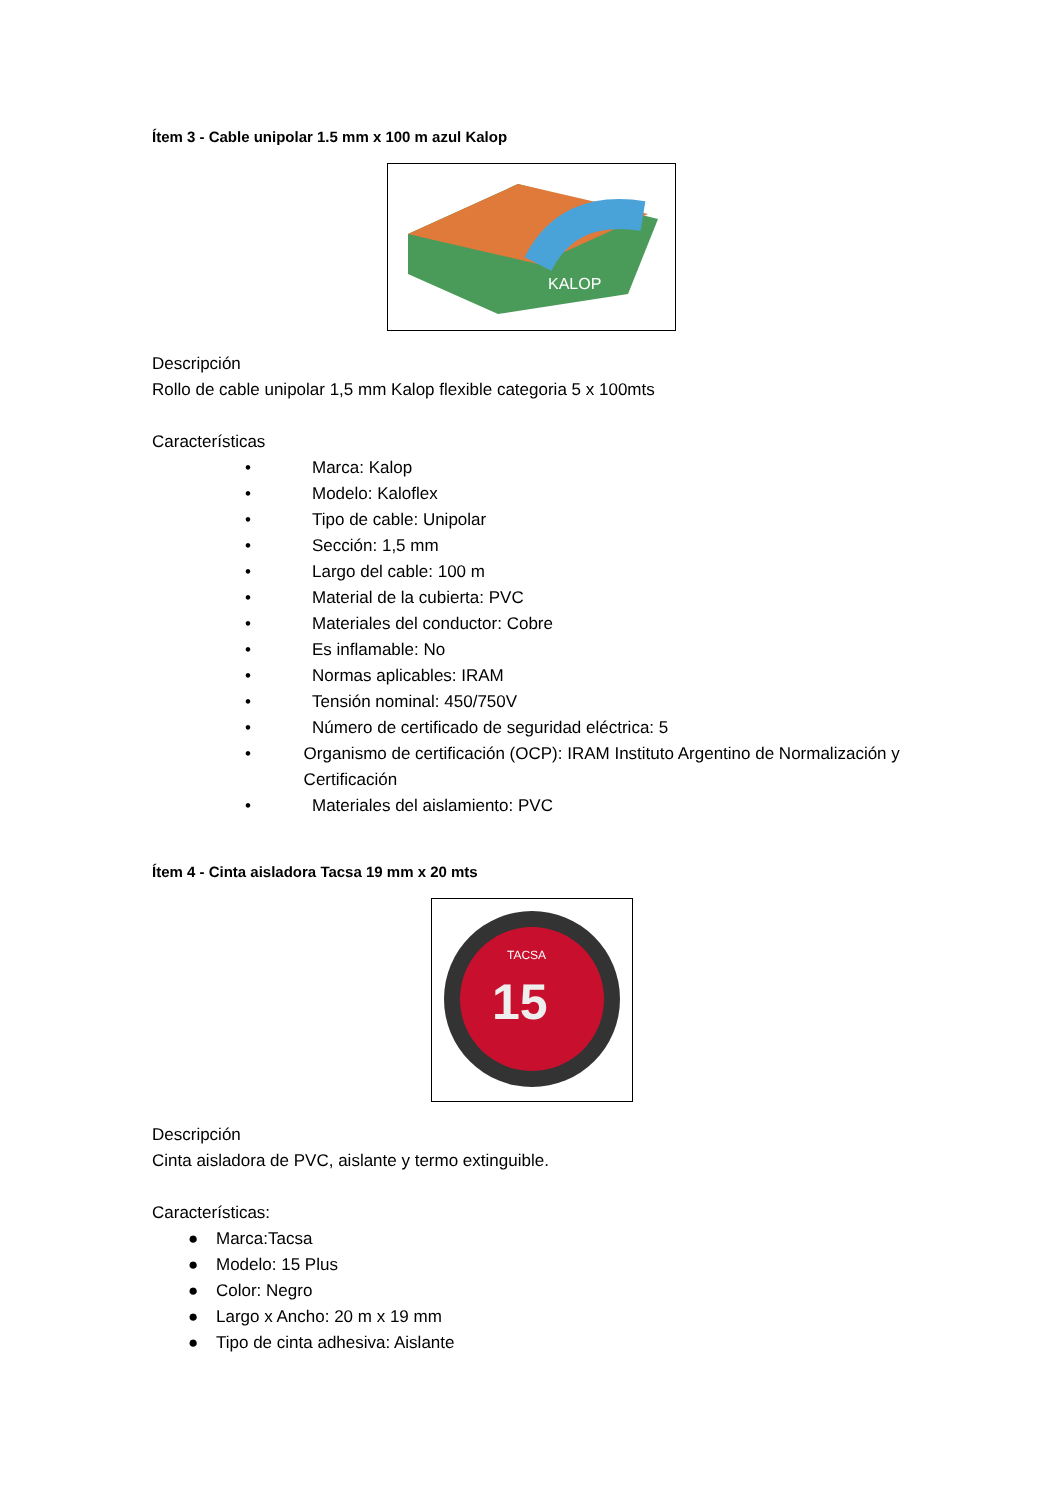Ítem 3 - Cable unipolar 1.5 mm x 100 m azul Kalop
KALOP
Descripción
Rollo de cable unipolar 1,5 mm Kalop flexible categoria 5 x 100mts
Características
• Marca: Kalop
• Modelo: Kaloflex
• Tipo de cable: Unipolar
• Sección: 1,5 mm
• Largo del cable: 100 m
• Material de la cubierta: PVC
• Materiales del conductor: Cobre
• Es inflamable: No
• Normas aplicables: IRAM
• Tensión nominal: 450/750V
• Número de certificado de seguridad eléctrica: 5
• Organismo de certificación (OCP): IRAM Instituto Argentino de Normalización y Certificación
• Materiales del aislamiento: PVC
Ítem 4 - Cinta aisladora Tacsa 19 mm x 20 mts
15
TACSA
Descripción
Cinta aisladora de PVC, aislante y termo extinguible.
Características:
● Marca:Tacsa
● Modelo: 15 Plus
● Color: Negro
● Largo x Ancho: 20 m x 19 mm
● Tipo de cinta adhesiva: Aislante